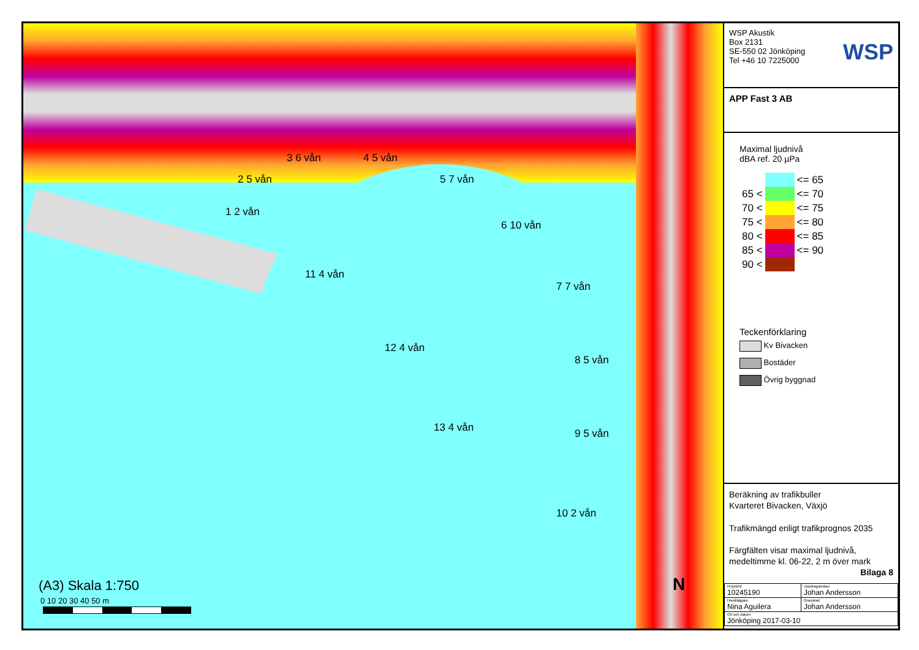1 2 vån
2 5 vån
3 6 vån 4 5 vån
5 7 vån
6 10 vån
7 7 vån
8 5 vån
9 5 vån
10 2 vån
11 4 vån
12 4 vån
13 4 vån
(A3) Skala 1:750
0 10 20 30 40 50 m
N
WSP Akustik
Box 2131
SE-550 02 Jönköping
Tel +46 10 7225000
WSP
APP Fast 3 AB
Maximal ljudnivå
dBA ref. 20 µPa
| | | <= 65 |
| 65 < | | <= 70 |
| 70 < | | <= 75 |
| 75 < | | <= 80 |
| 80 < | | <= 85 |
| 85 < | | <= 90 |
| 90 < | | |
Teckenförklaring
Kv Bivacken
Bostäder
Övrig byggnad
Beräkning av trafikbuller
Kvarteret Bivacken, Växjö
Trafikmängd enligt trafikprognos 2035
Färgfälten visar maximal ljudnivå,
medeltimme kl. 06-22, 2 m över mark
Bilaga 8
| Projektnr 10245190 | Uppdragsledare Johan Andersson |
| Handläggare Nina Aguilera | Granskad Johan Andersson |
| Ort och datum Jönköping 2017-03-10 | |